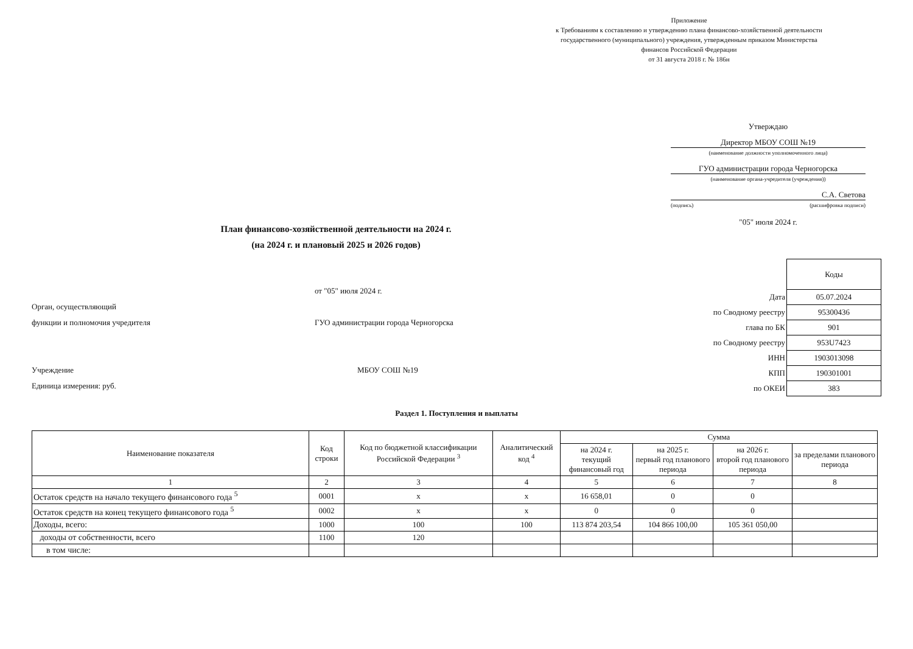Приложение
к Требованиям к составлению и утверждению плана финансово-хозяйственной деятельности государственного (муниципального) учреждения, утвержденным приказом Министерства финансов Российской Федерации
от 31 августа 2018 г. № 186н
Утверждаю
Директор МБОУ СОШ №19
(наименование должности уполномоченного лица)
ГУО администрации города Черногорска
(наименование органа-учредителя (учреждения))
С.А. Светова
(подпись) (расшифровка подписи)
"05" июля 2024 г.
План финансово-хозяйственной деятельности на 2024 г.
(на 2024 г. и плановый 2025 и 2026 годов)
от "05" июля 2024 г.
Орган, осуществляющий
функции и полномочия учредителя ГУО администрации города Черногорска
Учреждение МБОУ СОШ №19
Единица измерения: руб.
| | Коды |
| Дата | 05.07.2024 |
| по Сводному реестру | 95300436 |
| глава по БК | 901 |
| по Сводному реестру | 953U7423 |
| ИНН | 1903013098 |
| КПП | 190301001 |
| по ОКЕИ | 383 |
Раздел 1. Поступления и выплаты
| Наименование показателя | Код строки | Код по бюджетной классификации Российской Федерации <sup>3</sup> | Аналитический код <sup>4</sup> | Сумма | | | |
| --- | --- | --- | --- | --- | --- | --- | --- |
| | | | | на 2024 г. текущий финансовый год | на 2025 г. первый год планового периода | на 2026 г. второй год планового периода | за пределами планового периода |
| 1 | 2 | 3 | 4 | 5 | 6 | 7 | 8 |
| Остаток средств на начало текущего финансового года <sup>5</sup> | 0001 | x | x | 16 658,01 | 0 | 0 | |
| Остаток средств на конец текущего финансового года <sup>5</sup> | 0002 | x | x | 0 | 0 | 0 | |
| Доходы, всего: | 1000 | 100 | 100 | 113 874 203,54 | 104 866 100,00 | 105 361 050,00 | |
| доходы от собственности, всего | 1100 | 120 | | | | | |
| в том числе: | | | | | | | |